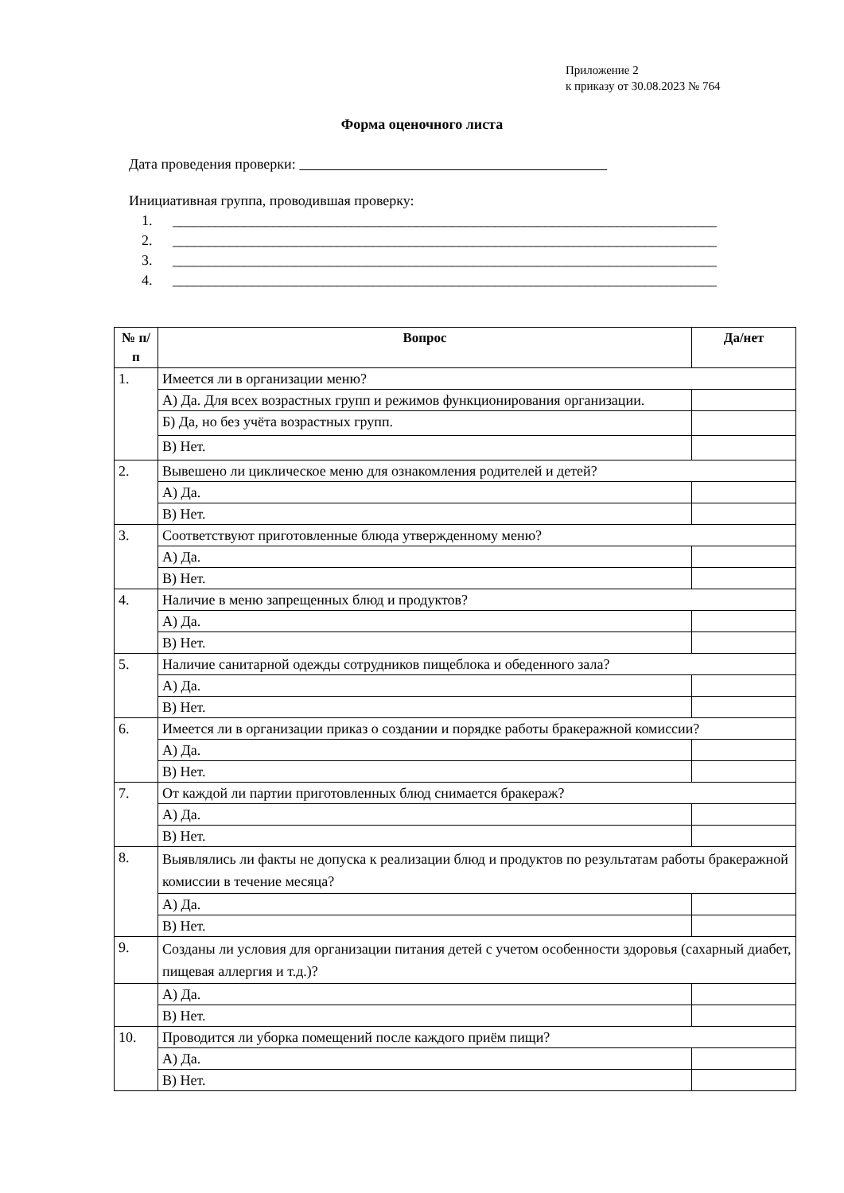Приложение 2
к приказу от 30.08.2023 № 764
Форма оценочного листа
Дата проведения проверки:
Инициативная группа, проводившая проверку:
1. ____________________________________________________________________________
2. ____________________________________________________________________________
3. ____________________________________________________________________________
4. ____________________________________________________________________________
| № п/п | Вопрос | Да/нет |
| --- | --- | --- |
| 1. | Имеется ли в организации меню? | |
| | А) Да. Для всех возрастных групп и режимов функционирования организации. | |
| | Б) Да, но без учёта возрастных групп. | |
| | В) Нет. | |
| 2. | Вывешено ли циклическое меню для ознакомления родителей и детей? | |
| | А) Да. | |
| | В) Нет. | |
| 3. | Соответствуют приготовленные блюда утвержденному меню? | |
| | А) Да. | |
| | В) Нет. | |
| 4. | Наличие в меню запрещенных блюд и продуктов? | |
| | А) Да. | |
| | В) Нет. | |
| 5. | Наличие санитарной одежды сотрудников пищеблока и обеденного зала? | |
| | А) Да. | |
| | В) Нет. | |
| 6. | Имеется ли в организации приказ о создании и порядке работы бракеражной комиссии? | |
| | А) Да. | |
| | В) Нет. | |
| 7. | От каждой ли партии приготовленных блюд снимается бракераж? | |
| | А) Да. | |
| | В) Нет. | |
| 8. | Выявлялись ли факты не допуска к реализации блюд и продуктов по результатам работы бракеражной комиссии в течение месяца? | |
| | А) Да. | |
| | В) Нет. | |
| 9. | Созданы ли условия для организации питания детей с учетом особенности здоровья (сахарный диабет, пищевая аллергия и т.д.)? | |
| | А) Да. | |
| | В) Нет. | |
| 10. | Проводится ли уборка помещений после каждого приём пищи? | |
| | А) Да. | |
| | В) Нет. | |